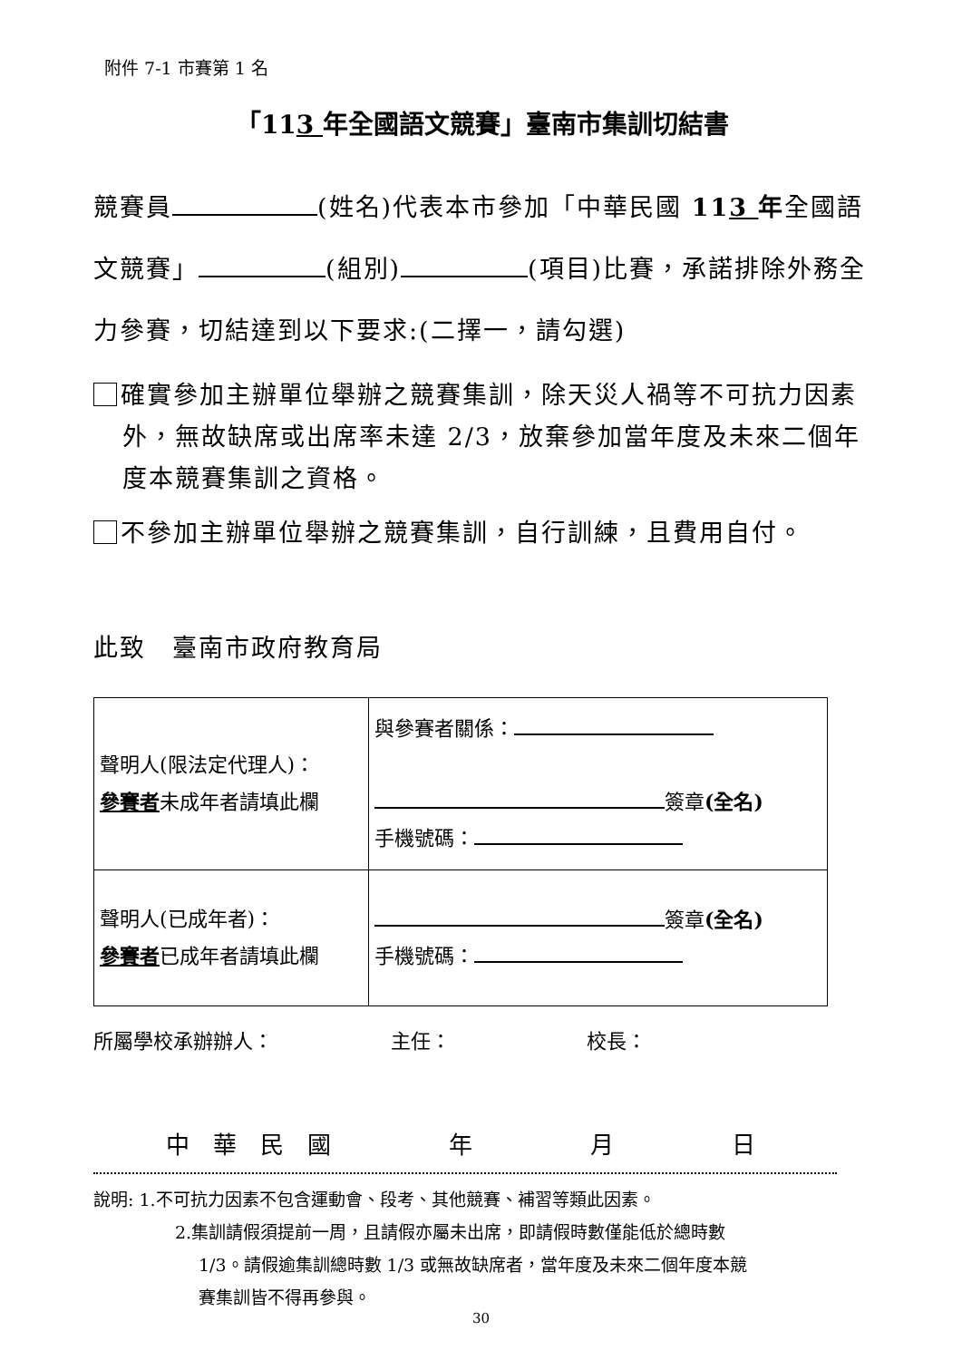附件 7-1 市賽第 1 名
「113 年全國語文競賽」臺南市集訓切結書
競賽員 (姓名)代表本市參加「中華民國 113 年全國語文競賽」 (組別) (項目)比賽，承諾排除外務全力參賽，切結達到以下要求:(二擇一，請勾選)
確實參加主辦單位舉辦之競賽集訓，除天災人禍等不可抗力因素外，無故缺席或出席率未達 2/3，放棄參加當年度及未來二個年度本競賽集訓之資格。
不參加主辦單位舉辦之競賽集訓，自行訓練，且費用自付。
此致　臺南市政府教育局
| 聲明人(限法定代理人)： 參賽者 未成年者請填此欄 | 與參賽者關係： 簽章 (全名) 手機號碼： |
| 聲明人(已成年者)： 參賽者 已成年者請填此欄 | 簽章 (全名) 手機號碼： |
所屬學校承辦辦人： 主任： 校長：
中　華　民　國　　　　　年　　　　　月　　　　　日
說明: 1.不可抗力因素不包含運動會、段考、其他競賽、補習等類此因素。
2.集訓請假須提前一周，且請假亦屬未出席，即請假時數僅能低於總時數
1/3。請假逾集訓總時數 1/3 或無故缺席者，當年度及未來二個年度本競
賽集訓皆不得再參與。
30